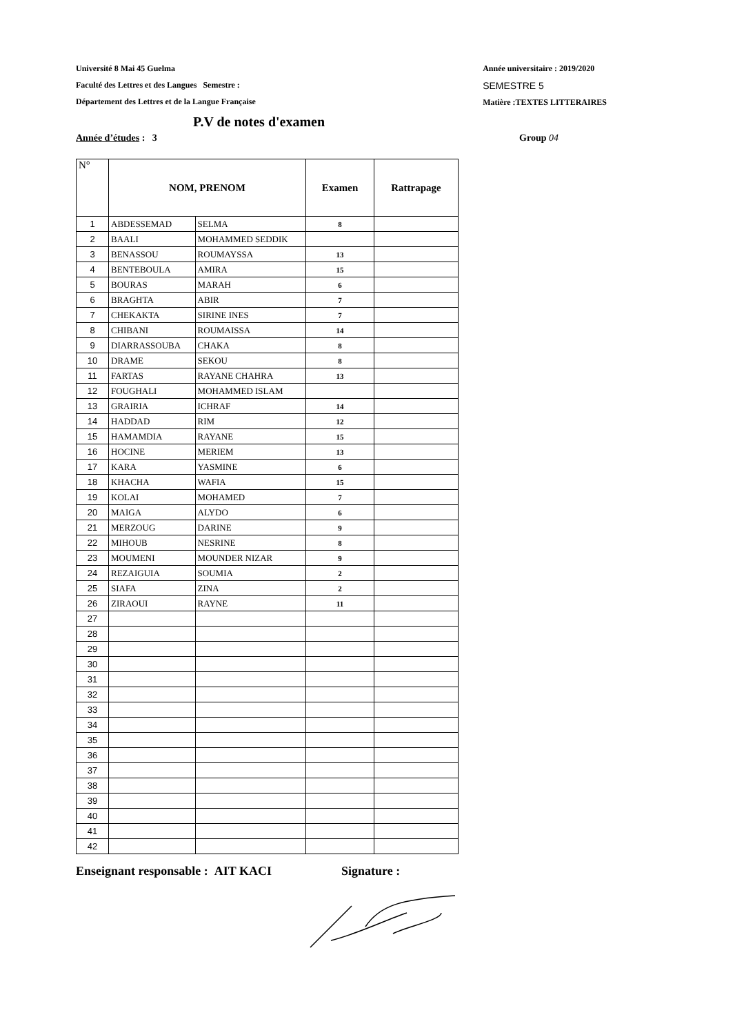Université 8 Mai 45 Guelma
Faculté des Lettres et des Langues Semestre :
Département des Lettres et de la Langue Française
Année universitaire : 2019/2020
SEMESTRE 5
Matière :TEXTES LITTERAIRES
P.V de notes d'examen
Année d’études : 3 Group 04
| N° | NOM, PRENOM | | Examen | Rattrapage |
| --- | --- | --- | --- | --- |
| 1 | ABDESSEMAD | SELMA | 8 | |
| 2 | BAALI | MOHAMMED SEDDIK | | |
| 3 | BENASSOU | ROUMAYSSA | 13 | |
| 4 | BENTEBOULA | AMIRA | 15 | |
| 5 | BOURAS | MARAH | 6 | |
| 6 | BRAGHTA | ABIR | 7 | |
| 7 | CHEKAKTA | SIRINE INES | 7 | |
| 8 | CHIBANI | ROUMAISSA | 14 | |
| 9 | DIARRASSOUBA | CHAKA | 8 | |
| 10 | DRAME | SEKOU | 8 | |
| 11 | FARTAS | RAYANE CHAHRA | 13 | |
| 12 | FOUGHALI | MOHAMMED ISLAM | | |
| 13 | GRAIRIA | ICHRAF | 14 | |
| 14 | HADDAD | RIM | 12 | |
| 15 | HAMAMDIA | RAYANE | 15 | |
| 16 | HOCINE | MERIEM | 13 | |
| 17 | KARA | YASMINE | 6 | |
| 18 | KHACHA | WAFIA | 15 | |
| 19 | KOLAI | MOHAMED | 7 | |
| 20 | MAIGA | ALYDO | 6 | |
| 21 | MERZOUG | DARINE | 9 | |
| 22 | MIHOUB | NESRINE | 8 | |
| 23 | MOUMENI | MOUNDER NIZAR | 9 | |
| 24 | REZAIGUIA | SOUMIA | 2 | |
| 25 | SIAFA | ZINA | 2 | |
| 26 | ZIRAOUI | RAYNE | 11 | |
| 27 | | | | |
| 28 | | | | |
| 29 | | | | |
| 30 | | | | |
| 31 | | | | |
| 32 | | | | |
| 33 | | | | |
| 34 | | | | |
| 35 | | | | |
| 36 | | | | |
| 37 | | | | |
| 38 | | | | |
| 39 | | | | |
| 40 | | | | |
| 41 | | | | |
| 42 | | | | |
Enseignant responsable : AIT KACI Signature :